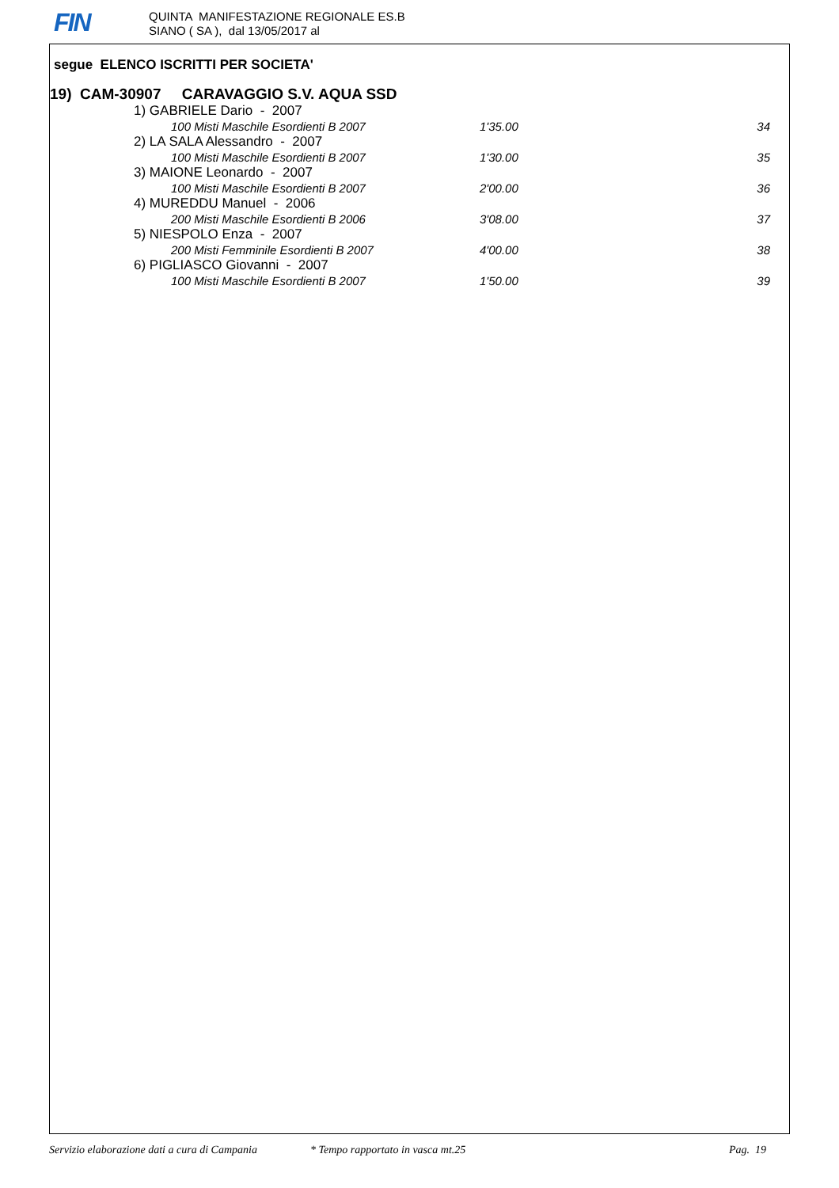FIN
QUINTA MANIFESTAZIONE REGIONALE ES.B
SIANO ( SA ), dal 13/05/2017 al
segue ELENCO ISCRITTI PER SOCIETA'
19) CAM-30907 CARAVAGGIO S.V. AQUA SSD
| 1) GABRIELE Dario - 2007 | | |
| 100 Misti Maschile Esordienti B 2007 | 1'35.00 | 34 |
| 2) LA SALA Alessandro - 2007 | | |
| 100 Misti Maschile Esordienti B 2007 | 1'30.00 | 35 |
| 3) MAIONE Leonardo - 2007 | | |
| 100 Misti Maschile Esordienti B 2007 | 2'00.00 | 36 |
| 4) MUREDDU Manuel - 2006 | | |
| 200 Misti Maschile Esordienti B 2006 | 3'08.00 | 37 |
| 5) NIESPOLO Enza - 2007 | | |
| 200 Misti Femminile Esordienti B 2007 | 4'00.00 | 38 |
| 6) PIGLIASCO Giovanni - 2007 | | |
| 100 Misti Maschile Esordienti B 2007 | 1'50.00 | 39 |
Servizio elaborazione dati a cura di Campania * Tempo rapportato in vasca mt.25 Pag. 19